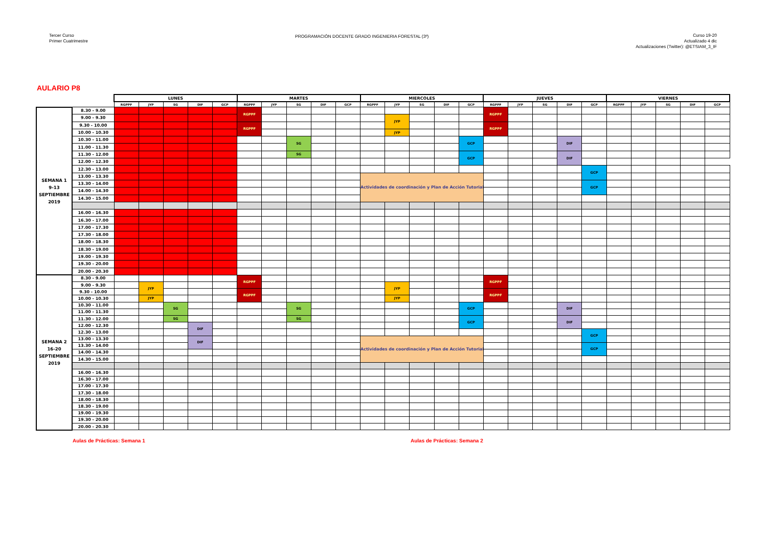Tercer Curso
Primer Cuatrimestre
PROGRAMACIÓN DOCENTE GRADO INGENIERIA FORESTAL (3º)
Curso 19-20
Actualizado 4 dic
Actualizaciones (Twitter): @ETSIAM_3_IF
AULARIO P8
| | | LUNES | | | | | MARTES | | | | | MIERCOLES | | | | | JUEVES | | | | | VIERNES | | | | |
| --- | --- | --- | --- | --- | --- | --- | --- | --- | --- | --- | --- | --- | --- | --- | --- | --- | --- | --- | --- | --- | --- | --- | --- | --- | --- | --- |
| | | RGPPF | JYP | SG | DIF | GCP | RGPPF | JYP | SG | DIF | GCP | RGPPF | JYP | SG | DIF | GCP | RGPPF | JYP | SG | DIF | GCP | RGPPF | JYP | SG | DIF | GCP |
| SEMANA 1 9-13 SEPTIEMBRE 2019 | 8.30 - 9.00 | | | | | | RGPPF | | | | | | | | | | RGPPF | | | | | | | | | |
| | 9.00 - 9.30 | | | | | | | | | | | | JYP | | | | | | | | | | | | | |
| | 9.30 - 10.00 | | | | | | RGPPF | | | | | | | | | | RGPPF | | | | | | | | | |
| | 10.00 - 10.30 | | | | | | | | | | | | JYP | | | | | | | | | | | | | |
| | 10.30 - 11.00 | | | | | | | | SG | | | | | | | GCP | | | | DIF | | | | | | |
| | 11.00 - 11.30 | | | | | | | | | | | | | | | | | | | | | | | | | |
| | 11.30 - 12.00 | | | | | | | | SG | | | | | | | GCP | | | | DIF | | | | | | |
| | 12.00 - 12.30 | | | | | | | | | | | | | | | | | | | | | | | | | |
| | 12.30 - 13.00 | | | | | | | | | | | | | | | | | | | | GCP | | | | | |
| | 13.00 - 13.30 | | | | | | | | | | | Actividades de coordinación y Plan de Acción Tutorial | | | | | | | | | | | | | | |
| | 13.30 - 14.00 | | | | | | | | | | | | | | | | | | | | GCP | | | | | |
| | 14.00 - 14.30 | | | | | | | | | | | | | | | | | | | | | | | | | |
| | 14.30 - 15.00 | | | | | | | | | | | | | | | | | | | | | | | | | |
| | 16.00 - 16.30 | | | | | | | | | | | | | | | | | | | | | | | | | |
| | 16.30 - 17.00 | | | | | | | | | | | | | | | | | | | | | | | | | |
| | 17.00 - 17.30 | | | | | | | | | | | | | | | | | | | | | | | | | |
| | 17.30 - 18.00 | | | | | | | | | | | | | | | | | | | | | | | | | |
| | 18.00 - 18.30 | | | | | | | | | | | | | | | | | | | | | | | | | |
| | 18.30 - 19.00 | | | | | | | | | | | | | | | | | | | | | | | | | |
| | 19.00 - 19.30 | | | | | | | | | | | | | | | | | | | | | | | | | |
| | 19.30 - 20.00 | | | | | | | | | | | | | | | | | | | | | | | | | |
| | 20.00 - 20.30 | | | | | | | | | | | | | | | | | | | | | | | | | |
| SEMANA 2 16-20 SEPTIEMBRE 2019 | 8.30 - 9.00 | | | | | | RGPPF | | | | | | | | | | RGPPF | | | | | | | | | |
| | 9.00 - 9.30 | | JYP | | | | | | | | | | JYP | | | | | | | | | | | | | |
| | 9.30 - 10.00 | | | | | | RGPPF | | | | | | | | | | RGPPF | | | | | | | | | |
| | 10.00 - 10.30 | | JYP | | | | | | | | | | JYP | | | | | | | | | | | | | |
| | 10.30 - 11.00 | | | SG | | | | | SG | | | | | | | GCP | | | | DIF | | | | | | |
| | 11.00 - 11.30 | | | | | | | | | | | | | | | | | | | | | | | | | |
| | 11.30 - 12.00 | | | SG | | | | | SG | | | | | | | GCP | | | | DIF | | | | | | |
| | 12.00 - 12.30 | | | | DIF | | | | | | | | | | | | | | | | | | | | | |
| | 12.30 - 13.00 | | | | | | | | | | | | | | | | | | | | GCP | | | | | |
| | 13.00 - 13.30 | | | | DIF | | | | | | | Actividades de coordinación y Plan de Acción Tutorial | | | | | | | | | | | | | | |
| | 13.30 - 14.00 | | | | | | | | | | | | | | | | | | | | GCP | | | | | |
| | 14.00 - 14.30 | | | | | | | | | | | | | | | | | | | | | | | | | |
| | 14.30 - 15.00 | | | | | | | | | | | | | | | | | | | | | | | | | |
| | 16.00 - 16.30 | | | | | | | | | | | | | | | | | | | | | | | | | |
| | 16.30 - 17.00 | | | | | | | | | | | | | | | | | | | | | | | | | |
| | 17.00 - 17.30 | | | | | | | | | | | | | | | | | | | | | | | | | |
| | 17.30 - 18.00 | | | | | | | | | | | | | | | | | | | | | | | | | |
| | 18.00 - 18.30 | | | | | | | | | | | | | | | | | | | | | | | | | |
| | 18.30 - 19.00 | | | | | | | | | | | | | | | | | | | | | | | | | |
| | 19.00 - 19.30 | | | | | | | | | | | | | | | | | | | | | | | | | |
| | 19.30 - 20.00 | | | | | | | | | | | | | | | | | | | | | | | | | |
| | 20.00 - 20.30 | | | | | | | | | | | | | | | | | | | | | | | | | |
Aulas de Prácticas: Semana 1 Aulas de Prácticas: Semana 2